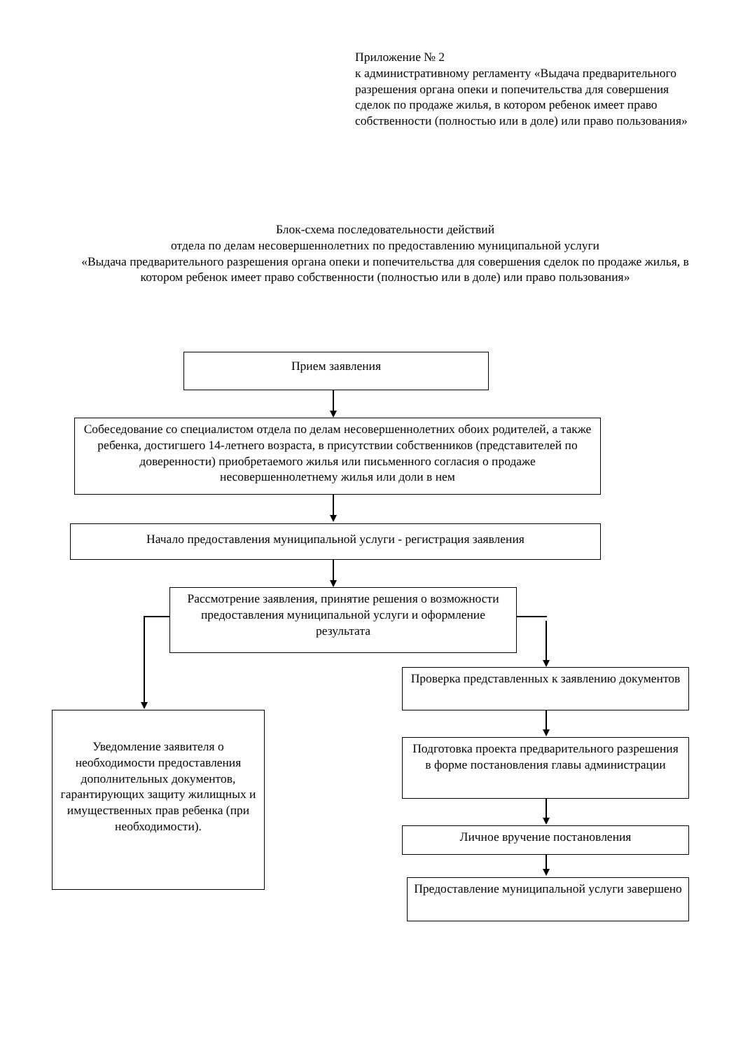Приложение № 2
к административному регламенту «Выдача предварительного разрешения органа опеки и попечительства для совершения сделок по продаже жилья, в котором ребенок имеет право собственности (полностью или в доле) или право пользования»
Блок-схема последовательности действий
отдела по делам несовершеннолетних по предоставлению муниципальной услуги
«Выдача предварительного разрешения органа опеки и попечительства для совершения сделок по продаже жилья, в котором ребенок имеет право собственности (полностью или в доле) или право пользования»
Прием заявления
Собеседование со специалистом отдела по делам несовершеннолетних обоих родителей, а также ребенка, достигшего 14-летнего возраста, в присутствии собственников (представителей по доверенности) приобретаемого жилья или письменного согласия о продаже несовершеннолетнему жилья или доли в нем
Начало предоставления муниципальной услуги - регистрация заявления
Рассмотрение заявления, принятие решения о возможности предоставления муниципальной услуги и оформление результата
Уведомление заявителя о необходимости предоставления дополнительных документов, гарантирующих защиту жилищных и имущественных прав ребенка (при необходимости).
Проверка представленных к заявлению документов
Подготовка проекта предварительного разрешения в форме постановления главы администрации
Личное вручение постановления
Предоставление муниципальной услуги завершено